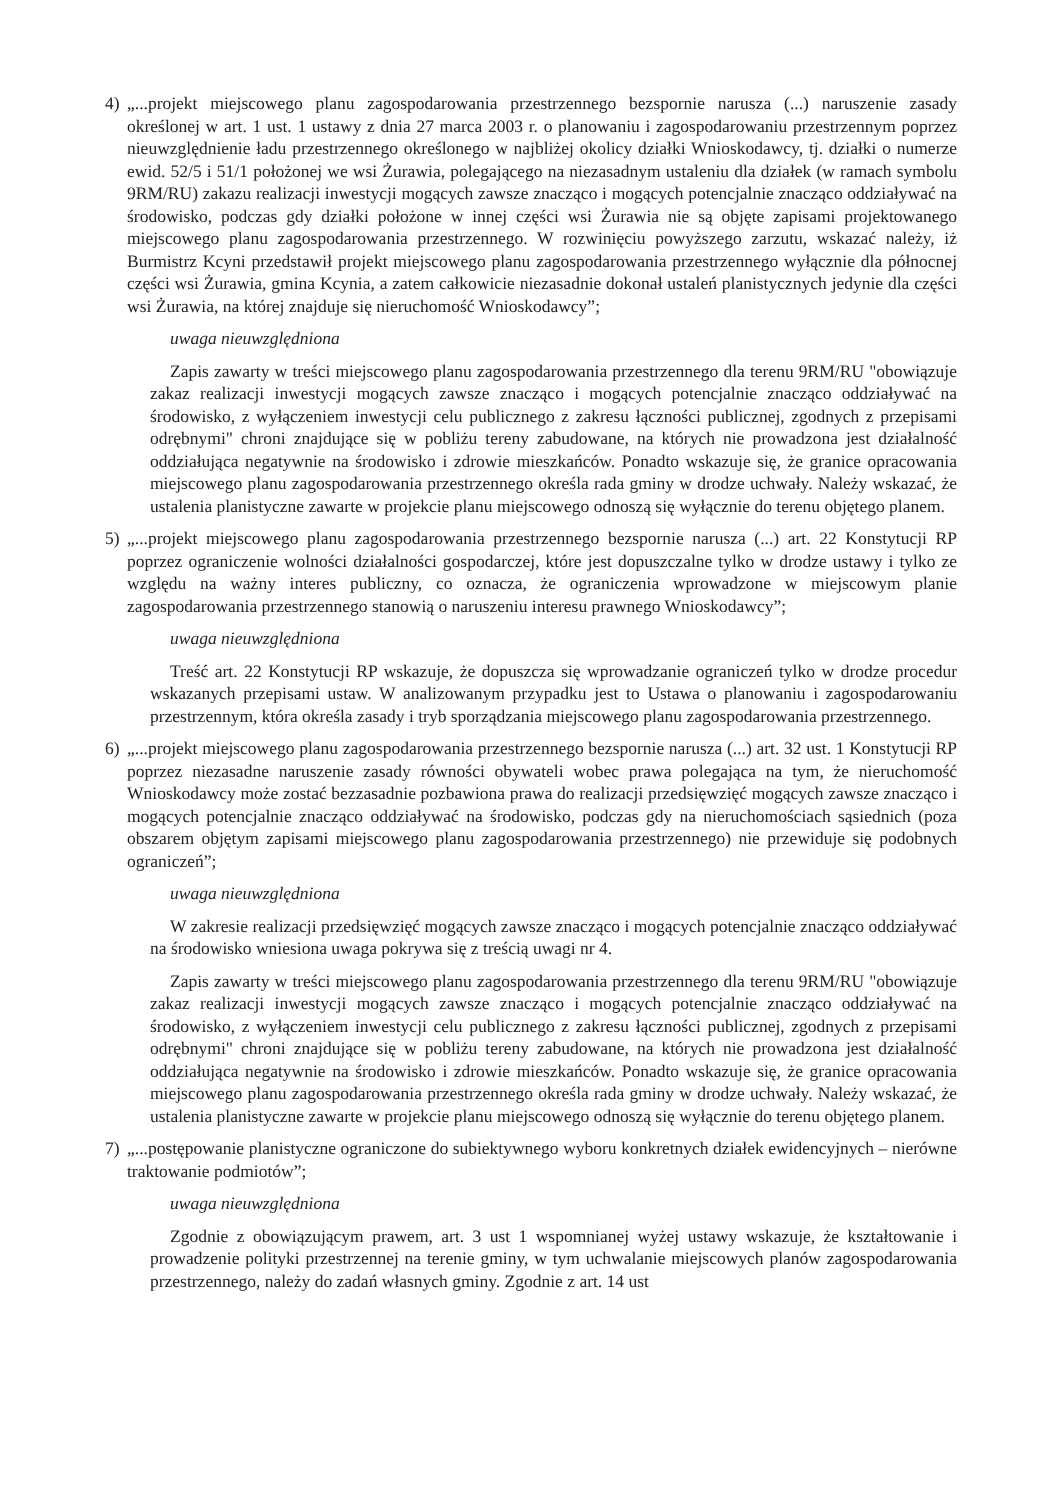4) „...projekt miejscowego planu zagospodarowania przestrzennego bezspornie narusza (...) naruszenie zasady określonej w art. 1 ust. 1 ustawy z dnia 27 marca 2003 r. o planowaniu i zagospodarowaniu przestrzennym poprzez nieuwzględnienie ładu przestrzennego określonego w najbliżej okolicy działki Wnioskodawcy, tj. działki o numerze ewid. 52/5 i 51/1 położonej we wsi Żurawia, polegającego na niezasadnym ustaleniu dla działek (w ramach symbolu 9RM/RU) zakazu realizacji inwestycji mogących zawsze znacząco i mogących potencjalnie znacząco oddziaływać na środowisko, podczas gdy działki położone w innej części wsi Żurawia nie są objęte zapisami projektowanego miejscowego planu zagospodarowania przestrzennego. W rozwinięciu powyższego zarzutu, wskazać należy, iż Burmistrz Kcyni przedstawił projekt miejscowego planu zagospodarowania przestrzennego wyłącznie dla północnej części wsi Żurawia, gmina Kcynia, a zatem całkowicie niezasadnie dokonał ustaleń planistycznych jedynie dla części wsi Żurawia, na której znajduje się nieruchomość Wnioskodawcy”;
uwaga nieuwzględniona
Zapis zawarty w treści miejscowego planu zagospodarowania przestrzennego dla terenu 9RM/RU "obowiązuje zakaz realizacji inwestycji mogących zawsze znacząco i mogących potencjalnie znacząco oddziaływać na środowisko, z wyłączeniem inwestycji celu publicznego z zakresu łączności publicznej, zgodnych z przepisami odrębnymi" chroni znajdujące się w pobliżu tereny zabudowane, na których nie prowadzona jest działalność oddziałująca negatywnie na środowisko i zdrowie mieszkańców. Ponadto wskazuje się, że granice opracowania miejscowego planu zagospodarowania przestrzennego określa rada gminy w drodze uchwały. Należy wskazać, że ustalenia planistyczne zawarte w projekcie planu miejscowego odnoszą się wyłącznie do terenu objętego planem.
5) „...projekt miejscowego planu zagospodarowania przestrzennego bezspornie narusza (...) art. 22 Konstytucji RP poprzez ograniczenie wolności działalności gospodarczej, które jest dopuszczalne tylko w drodze ustawy i tylko ze względu na ważny interes publiczny, co oznacza, że ograniczenia wprowadzone w miejscowym planie zagospodarowania przestrzennego stanowią o naruszeniu interesu prawnego Wnioskodawcy”;
uwaga nieuwzględniona
Treść art. 22 Konstytucji RP wskazuje, że dopuszcza się wprowadzanie ograniczeń tylko w drodze procedur wskazanych przepisami ustaw. W analizowanym przypadku jest to Ustawa o planowaniu i zagospodarowaniu przestrzennym, która określa zasady i tryb sporządzania miejscowego planu zagospodarowania przestrzennego.
6) „...projekt miejscowego planu zagospodarowania przestrzennego bezspornie narusza (...) art. 32 ust. 1 Konstytucji RP poprzez niezasadne naruszenie zasady równości obywateli wobec prawa polegająca na tym, że nieruchomość Wnioskodawcy może zostać bezzasadnie pozbawiona prawa do realizacji przedsięwzięć mogących zawsze znacząco i mogących potencjalnie znacząco oddziaływać na środowisko, podczas gdy na nieruchomościach sąsiednich (poza obszarem objętym zapisami miejscowego planu zagospodarowania przestrzennego) nie przewiduje się podobnych ograniczeń”;
uwaga nieuwzględniona
W zakresie realizacji przedsięwzięć mogących zawsze znacząco i mogących potencjalnie znacząco oddziaływać na środowisko wniesiona uwaga pokrywa się z treścią uwagi nr 4.
Zapis zawarty w treści miejscowego planu zagospodarowania przestrzennego dla terenu 9RM/RU "obowiązuje zakaz realizacji inwestycji mogących zawsze znacząco i mogących potencjalnie znacząco oddziaływać na środowisko, z wyłączeniem inwestycji celu publicznego z zakresu łączności publicznej, zgodnych z przepisami odrębnymi" chroni znajdujące się w pobliżu tereny zabudowane, na których nie prowadzona jest działalność oddziałująca negatywnie na środowisko i zdrowie mieszkańców. Ponadto wskazuje się, że granice opracowania miejscowego planu zagospodarowania przestrzennego określa rada gminy w drodze uchwały. Należy wskazać, że ustalenia planistyczne zawarte w projekcie planu miejscowego odnoszą się wyłącznie do terenu objętego planem.
7) „...postępowanie planistyczne ograniczone do subiektywnego wyboru konkretnych działek ewidencyjnych – nierówne traktowanie podmiotów”;
uwaga nieuwzględniona
Zgodnie z obowiązującym prawem, art. 3 ust 1 wspomnianej wyżej ustawy wskazuje, że kształtowanie i prowadzenie polityki przestrzennej na terenie gminy, w tym uchwalanie miejscowych planów zagospodarowania przestrzennego, należy do zadań własnych gminy. Zgodnie z art. 14 ust